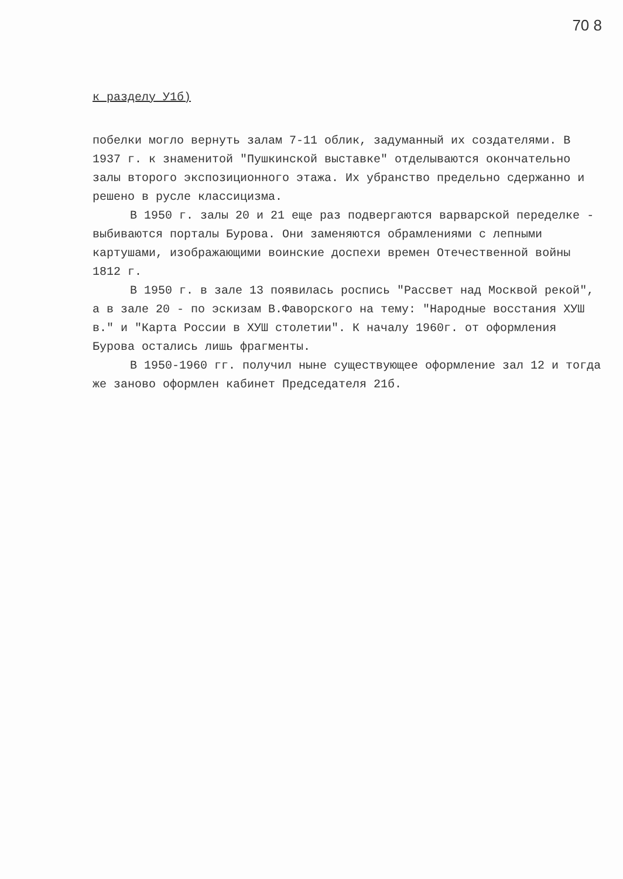70 8
к разделу У1б)
побелки могло вернуть залам 7-11 облик, задуманный их создателями. В 1937 г. к знаменитой "Пушкинской выставке" отделываются окончательно залы второго экспозиционного этажа. Их убранство предельно сдержанно и решено в русле классицизма.
В 1950 г. залы 20 и 21 еще раз подвергаются варварской переделке - выбиваются порталы Бурова. Они заменяются обрамлениями с лепными картушами, изображающими воинские доспехи времен Отечественной войны 1812 г.
В 1950 г. в зале 13 появилась роспись "Рассвет над Москвой рекой", а в зале 20 - по эскизам В.Фаворского на тему: "Народные восстания ХУШ в." и "Карта России в ХУШ столетии". К началу 1960г. от оформления Бурова остались лишь фрагменты.
В 1950-1960 гг. получил ныне существующее оформление зал 12 и тогда же заново оформлен кабинет Председателя 21б.